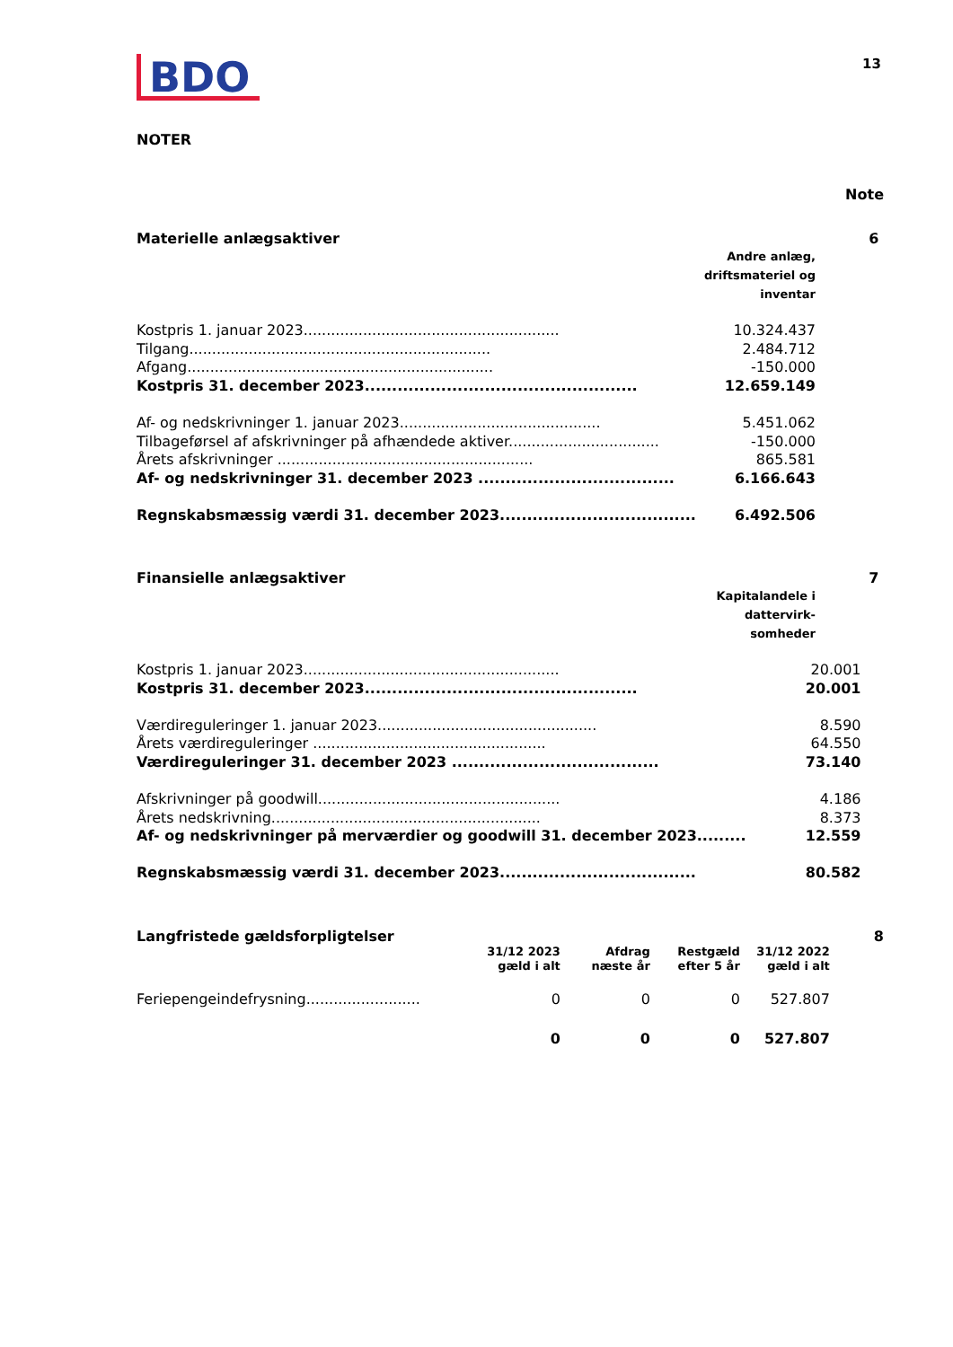BDO
13
NOTER
Note
Materielle anlægsaktiver 6
Andre anlæg,
driftsmateriel og
inventar
| Kostpris 1. januar 2023........................................................ | 10.324.437 |
| Tilgang.................................................................. | 2.484.712 |
| Afgang................................................................... | -150.000 |
| Kostpris 31. december 2023.................................................. | 12.659.149 |
| Af- og nedskrivninger 1. januar 2023............................................ | 5.451.062 |
| Tilbageførsel af afskrivninger på afhændede aktiver................................. | -150.000 |
| Årets afskrivninger ........................................................ | 865.581 |
| Af- og nedskrivninger 31. december 2023 .................................... | 6.166.643 |
| Regnskabsmæssig værdi 31. december 2023.................................... | 6.492.506 |
Finansielle anlægsaktiver 7
Kapitalandele i
dattervirk-
somheder
| Kostpris 1. januar 2023........................................................ | 20.001 |
| Kostpris 31. december 2023.................................................. | 20.001 |
| Værdireguleringer 1. januar 2023................................................ | 8.590 |
| Årets værdireguleringer ................................................... | 64.550 |
| Værdireguleringer 31. december 2023 ...................................... | 73.140 |
| Afskrivninger på goodwill..................................................... | 4.186 |
| Årets nedskrivning........................................................... | 8.373 |
| Af- og nedskrivninger på merværdier og goodwill 31. december 2023......... | 12.559 |
| Regnskabsmæssig værdi 31. december 2023.................................... | 80.582 |
Langfristede gældsforpligtelser 8
| | 31/12 2023 gæld i alt | Afdrag næste år | Restgæld efter 5 år | 31/12 2022 gæld i alt |
| --- | --- | --- | --- | --- |
| Feriepengeindefrysning......................... | 0 | 0 | 0 | 527.807 |
| | 0 | 0 | 0 | 527.807 |